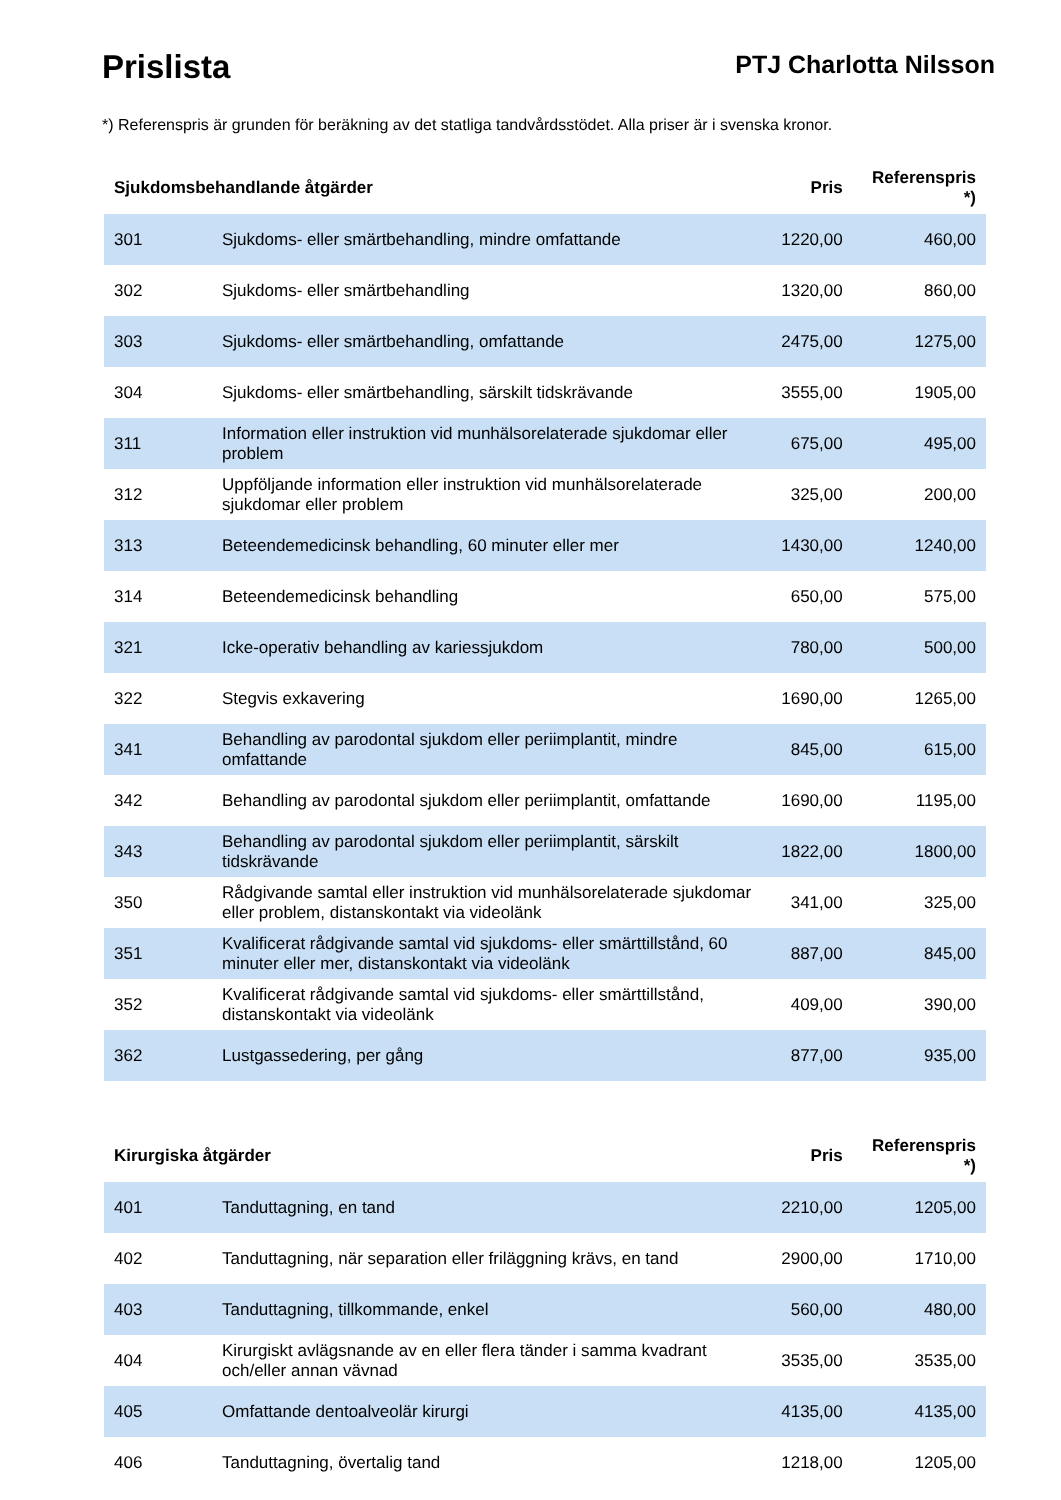Prislista
PTJ Charlotta Nilsson
*) Referenspris är grunden för beräkning av det statliga tandvårdsstödet. Alla priser är i svenska kronor.
| Sjukdomsbehandlande åtgärder | | Pris | Referenspris *) |
| --- | --- | --- | --- |
| 301 | Sjukdoms- eller smärtbehandling, mindre omfattande | 1220,00 | 460,00 |
| 302 | Sjukdoms- eller smärtbehandling | 1320,00 | 860,00 |
| 303 | Sjukdoms- eller smärtbehandling, omfattande | 2475,00 | 1275,00 |
| 304 | Sjukdoms- eller smärtbehandling, särskilt tidskrävande | 3555,00 | 1905,00 |
| 311 | Information eller instruktion vid munhälsorelaterade sjukdomar eller problem | 675,00 | 495,00 |
| 312 | Uppföljande information eller instruktion vid munhälsorelaterade sjukdomar eller problem | 325,00 | 200,00 |
| 313 | Beteendemedicinsk behandling, 60 minuter eller mer | 1430,00 | 1240,00 |
| 314 | Beteendemedicinsk behandling | 650,00 | 575,00 |
| 321 | Icke-operativ behandling av kariessjukdom | 780,00 | 500,00 |
| 322 | Stegvis exkavering | 1690,00 | 1265,00 |
| 341 | Behandling av parodontal sjukdom eller periimplantit, mindre omfattande | 845,00 | 615,00 |
| 342 | Behandling av parodontal sjukdom eller periimplantit, omfattande | 1690,00 | 1195,00 |
| 343 | Behandling av parodontal sjukdom eller periimplantit, särskilt tidskrävande | 1822,00 | 1800,00 |
| 350 | Rådgivande samtal eller instruktion vid munhälsorelaterade sjukdomar eller problem, distanskontakt via videolänk | 341,00 | 325,00 |
| 351 | Kvalificerat rådgivande samtal vid sjukdoms- eller smärttillstånd, 60 minuter eller mer, distanskontakt via videolänk | 887,00 | 845,00 |
| 352 | Kvalificerat rådgivande samtal vid sjukdoms- eller smärttillstånd, distanskontakt via videolänk | 409,00 | 390,00 |
| 362 | Lustgassedering, per gång | 877,00 | 935,00 |
| Kirurgiska åtgärder | | Pris | Referenspris *) |
| 401 | Tanduttagning, en tand | 2210,00 | 1205,00 |
| 402 | Tanduttagning, när separation eller friläggning krävs, en tand | 2900,00 | 1710,00 |
| 403 | Tanduttagning, tillkommande, enkel | 560,00 | 480,00 |
| 404 | Kirurgiskt avlägsnande av en eller flera tänder i samma kvadrant och/eller annan vävnad | 3535,00 | 3535,00 |
| 405 | Omfattande dentoalveolär kirurgi | 4135,00 | 4135,00 |
| 406 | Tanduttagning, övertalig tand | 1218,00 | 1205,00 |